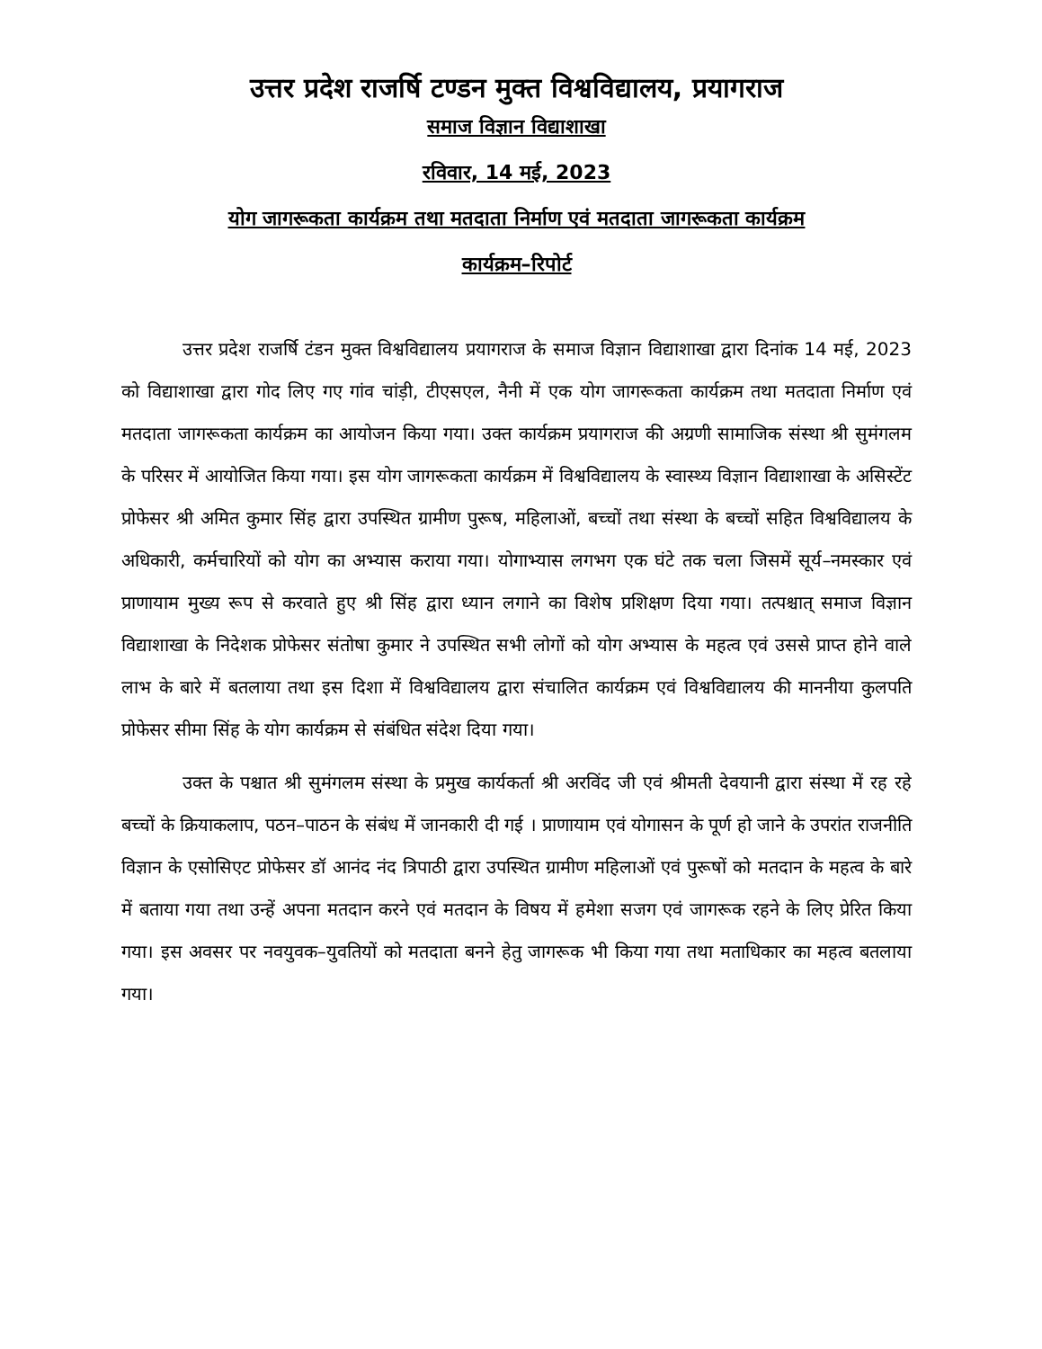उत्तर प्रदेश राजर्षि टण्डन मुक्त विश्वविद्यालय, प्रयागराज
समाज विज्ञान विद्याशाखा
रविवार, 14 मई, 2023
योग जागरूकता कार्यक्रम तथा मतदाता निर्माण एवं मतदाता जागरूकता कार्यक्रम
कार्यक्रम–रिपोर्ट
उत्तर प्रदेश राजर्षि टंडन मुक्त विश्वविद्यालय प्रयागराज के समाज विज्ञान विद्याशाखा द्वारा दिनांक 14 मई, 2023 को विद्याशाखा द्वारा गोद लिए गए गांव चांड़ी, टीएसएल, नैनी में एक योग जागरूकता कार्यक्रम तथा मतदाता निर्माण एवं मतदाता जागरूकता कार्यक्रम का आयोजन किया गया। उक्त कार्यक्रम प्रयागराज की अग्रणी सामाजिक संस्था श्री सुमंगलम के परिसर में आयोजित किया गया। इस योग जागरूकता कार्यक्रम में विश्वविद्यालय के स्वास्थ्य विज्ञान विद्याशाखा के असिस्टेंट प्रोफेसर श्री अमित कुमार सिंह द्वारा उपस्थित ग्रामीण पुरूष, महिलाओं, बच्चों तथा संस्था के बच्चों सहित विश्वविद्यालय के अधिकारी, कर्मचारियों को योग का अभ्यास कराया गया। योगाभ्यास लगभग एक घंटे तक चला जिसमें सूर्य–नमस्कार एवं प्राणायाम मुख्य रूप से करवाते हुए श्री सिंह द्वारा ध्यान लगाने का विशेष प्रशिक्षण दिया गया। तत्पश्चात् समाज विज्ञान विद्याशाखा के निदेशक प्रोफेसर संतोषा कुमार ने उपस्थित सभी लोगों को योग अभ्यास के महत्व एवं उससे प्राप्त होने वाले लाभ के बारे में बतलाया तथा इस दिशा में विश्वविद्यालय द्वारा संचालित कार्यक्रम एवं विश्वविद्यालय की माननीया कुलपति प्रोफेसर सीमा सिंह के योग कार्यक्रम से संबंधित संदेश दिया गया।
उक्त के पश्चात श्री सुमंगलम संस्था के प्रमुख कार्यकर्ता श्री अरविंद जी एवं श्रीमती देवयानी द्वारा संस्था में रह रहे बच्चों के क्रियाकलाप, पठन–पाठन के संबंध में जानकारी दी गई । प्राणायाम एवं योगासन के पूर्ण हो जाने के उपरांत राजनीति विज्ञान के एसोसिएट प्रोफेसर डॉ आनंद नंद त्रिपाठी द्वारा उपस्थित ग्रामीण महिलाओं एवं पुरूषों को मतदान के महत्व के बारे में बताया गया तथा उन्हें अपना मतदान करने एवं मतदान के विषय में हमेशा सजग एवं जागरूक रहने के लिए प्रेरित किया गया। इस अवसर पर नवयुवक–युवतियों को मतदाता बनने हेतु जागरूक भी किया गया तथा मताधिकार का महत्व बतलाया गया।